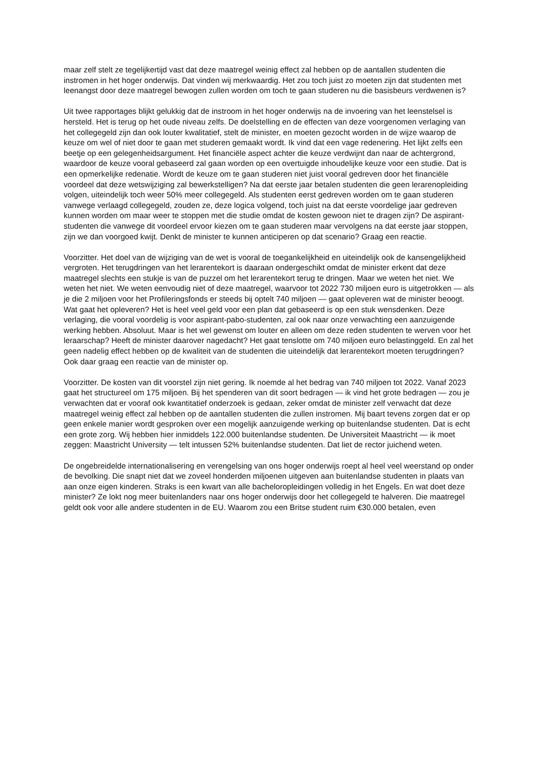maar zelf stelt ze tegelijkertijd vast dat deze maatregel weinig effect zal hebben op de aantallen studenten die instromen in het hoger onderwijs. Dat vinden wij merkwaardig. Het zou toch juist zo moeten zijn dat studenten met leenangst door deze maatregel bewogen zullen worden om toch te gaan studeren nu die basisbeurs verdwenen is?
Uit twee rapportages blijkt gelukkig dat de instroom in het hoger onderwijs na de invoering van het leenstelsel is hersteld. Het is terug op het oude niveau zelfs. De doelstelling en de effecten van deze voorgenomen verlaging van het collegegeld zijn dan ook louter kwalitatief, stelt de minister, en moeten gezocht worden in de wijze waarop de keuze om wel of niet door te gaan met studeren gemaakt wordt. Ik vind dat een vage redenering. Het lijkt zelfs een beetje op een gelegenheidsargument. Het financiële aspect achter die keuze verdwijnt dan naar de achtergrond, waardoor de keuze vooral gebaseerd zal gaan worden op een overtuigde inhoudelijke keuze voor een studie. Dat is een opmerkelijke redenatie. Wordt de keuze om te gaan studeren niet juist vooral gedreven door het financiële voordeel dat deze wetswijziging zal bewerkstelligen? Na dat eerste jaar betalen studenten die geen lerarenopleiding volgen, uiteindelijk toch weer 50% meer collegegeld. Als studenten eerst gedreven worden om te gaan studeren vanwege verlaagd collegegeld, zouden ze, deze logica volgend, toch juist na dat eerste voordelige jaar gedreven kunnen worden om maar weer te stoppen met die studie omdat de kosten gewoon niet te dragen zijn? De aspirant-studenten die vanwege dit voordeel ervoor kiezen om te gaan studeren maar vervolgens na dat eerste jaar stoppen, zijn we dan voorgoed kwijt. Denkt de minister te kunnen anticiperen op dat scenario? Graag een reactie.
Voorzitter. Het doel van de wijziging van de wet is vooral de toegankelijkheid en uiteindelijk ook de kansengelijkheid vergroten. Het terugdringen van het lerarentekort is daaraan ondergeschikt omdat de minister erkent dat deze maatregel slechts een stukje is van de puzzel om het lerarentekort terug te dringen. Maar we weten het niet. We weten het niet. We weten eenvoudig niet of deze maatregel, waarvoor tot 2022 730 miljoen euro is uitgetrokken — als je die 2 miljoen voor het Profileringsfonds er steeds bij optelt 740 miljoen — gaat opleveren wat de minister beoogt. Wat gaat het opleveren? Het is heel veel geld voor een plan dat gebaseerd is op een stuk wensdenken. Deze verlaging, die vooral voordelig is voor aspirant-pabo-studenten, zal ook naar onze verwachting een aanzuigende werking hebben. Absoluut. Maar is het wel gewenst om louter en alleen om deze reden studenten te werven voor het leraarschap? Heeft de minister daarover nagedacht? Het gaat tenslotte om 740 miljoen euro belastinggeld. En zal het geen nadelig effect hebben op de kwaliteit van de studenten die uiteindelijk dat lerarentekort moeten terugdringen? Ook daar graag een reactie van de minister op.
Voorzitter. De kosten van dit voorstel zijn niet gering. Ik noemde al het bedrag van 740 miljoen tot 2022. Vanaf 2023 gaat het structureel om 175 miljoen. Bij het spenderen van dit soort bedragen — ik vind het grote bedragen — zou je verwachten dat er vooraf ook kwantitatief onderzoek is gedaan, zeker omdat de minister zelf verwacht dat deze maatregel weinig effect zal hebben op de aantallen studenten die zullen instromen. Mij baart tevens zorgen dat er op geen enkele manier wordt gesproken over een mogelijk aanzuigende werking op buitenlandse studenten. Dat is echt een grote zorg. Wij hebben hier inmiddels 122.000 buitenlandse studenten. De Universiteit Maastricht — ik moet zeggen: Maastricht University — telt intussen 52% buitenlandse studenten. Dat liet de rector juichend weten.
De ongebreidelde internationalisering en verengelsing van ons hoger onderwijs roept al heel veel weerstand op onder de bevolking. Die snapt niet dat we zoveel honderden miljoenen uitgeven aan buitenlandse studenten in plaats van aan onze eigen kinderen. Straks is een kwart van alle bacheloropleidingen volledig in het Engels. En wat doet deze minister? Ze lokt nog meer buitenlanders naar ons hoger onderwijs door het collegegeld te halveren. Die maatregel geldt ook voor alle andere studenten in de EU. Waarom zou een Britse student ruim €30.000 betalen, even